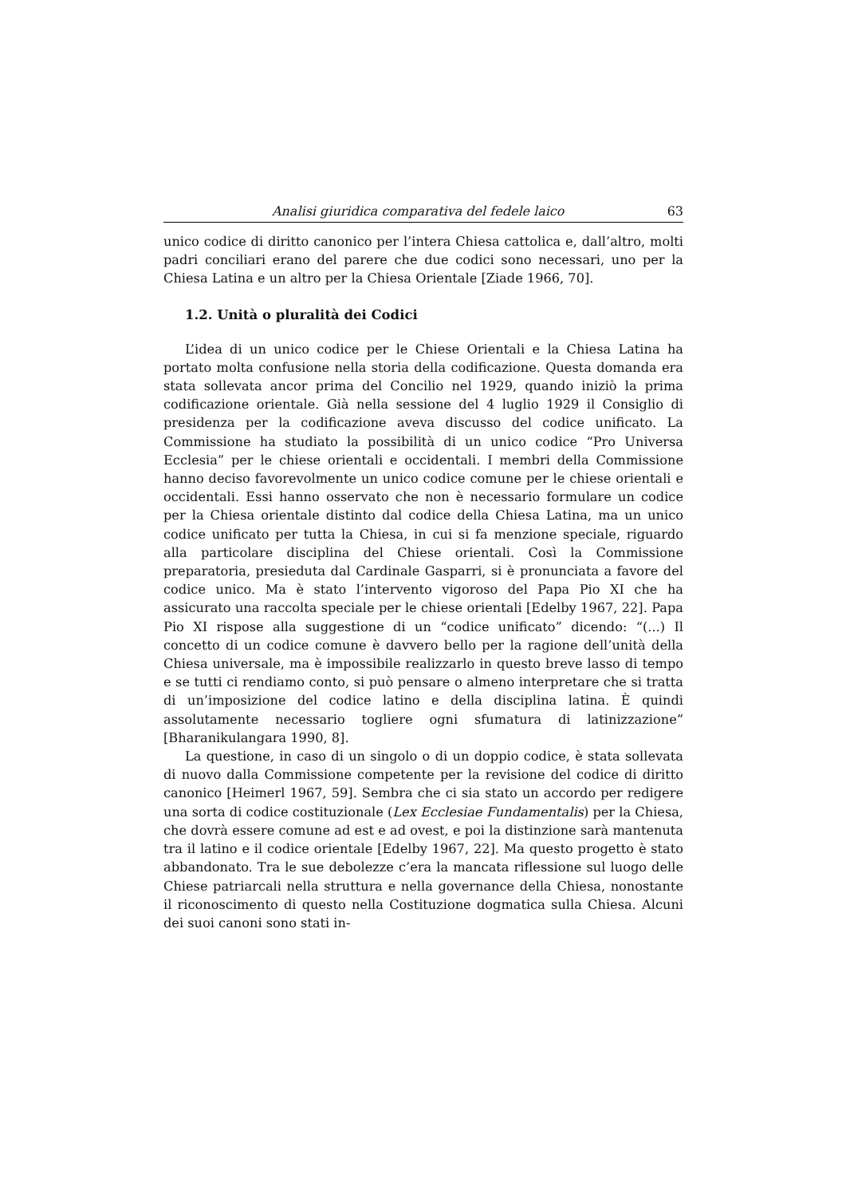Analisi giuridica comparativa del fedele laico 63
unico codice di diritto canonico per l’intera Chiesa cattolica e, dall’altro, molti padri conciliari erano del parere che due codici sono necessari, uno per la Chiesa Latina e un altro per la Chiesa Orientale [Ziade 1966, 70].
1.2. Unità o pluralità dei Codici
L’idea di un unico codice per le Chiese Orientali e la Chiesa Latina ha portato molta confusione nella storia della codificazione. Questa domanda era stata sollevata ancor prima del Concilio nel 1929, quando iniziò la prima codificazione orientale. Già nella sessione del 4 luglio 1929 il Consiglio di presidenza per la codificazione aveva discusso del codice unificato. La Commissione ha studiato la possibilità di un unico codice “Pro Universa Ecclesia” per le chiese orientali e occidentali. I membri della Commissione hanno deciso favorevolmente un unico codice comune per le chiese orientali e occidentali. Essi hanno osservato che non è necessario formulare un codice per la Chiesa orientale distinto dal codice della Chiesa Latina, ma un unico codice unificato per tutta la Chiesa, in cui si fa menzione speciale, riguardo alla particolare disciplina del Chiese orientali. Così la Commissione preparatoria, presieduta dal Cardinale Gasparri, si è pronunciata a favore del codice unico. Ma è stato l’intervento vigoroso del Papa Pio XI che ha assicurato una raccolta speciale per le chiese orientali [Edelby 1967, 22]. Papa Pio XI rispose alla suggestione di un “codice unificato” dicendo: “(...) Il concetto di un codice comune è davvero bello per la ragione dell’unità della Chiesa universale, ma è impossibile realizzarlo in questo breve lasso di tempo e se tutti ci rendiamo conto, si può pensare o almeno interpretare che si tratta di un’imposizione del codice latino e della disciplina latina. È quindi assolutamente necessario togliere ogni sfumatura di latinizzazione” [Bharanikulangara 1990, 8].
La questione, in caso di un singolo o di un doppio codice, è stata sollevata di nuovo dalla Commissione competente per la revisione del codice di diritto canonico [Heimerl 1967, 59]. Sembra che ci sia stato un accordo per redigere una sorta di codice costituzionale (Lex Ecclesiae Fundamentalis) per la Chiesa, che dovrà essere comune ad est e ad ovest, e poi la distinzione sarà mantenuta tra il latino e il codice orientale [Edelby 1967, 22]. Ma questo progetto è stato abbandonato. Tra le sue debolezze c’era la mancata riflessione sul luogo delle Chiese patriarcali nella struttura e nella governance della Chiesa, nonostante il riconoscimento di questo nella Costituzione dogmatica sulla Chiesa. Alcuni dei suoi canoni sono stati in-